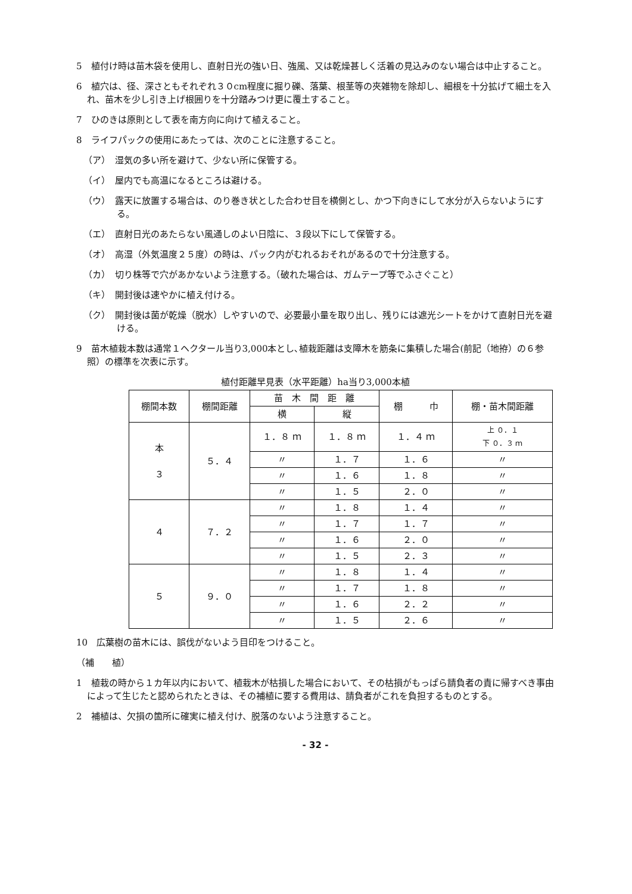5　植付け時は苗木袋を使用し、直射日光の強い日、強風、又は乾燥甚しく活着の見込みのない場合は中止すること。
6　植穴は、径、深さともそれぞれ３０cm程度に掘り礫、落葉、根茎等の夾雑物を除却し、細根を十分拡げて細土を入れ、苗木を少し引き上げ根囲りを十分踏みつけ更に覆土すること。
7　ひのきは原則として表を南方向に向けて植えること。
8　ライフパックの使用にあたっては、次のことに注意すること。
（ア）　湿気の多い所を避けて、少ない所に保管する。
（イ）　屋内でも高温になるところは避ける。
（ウ）　露天に放置する場合は、のり巻き状とした合わせ目を横側とし、かつ下向きにして水分が入らないようにする。
（エ）　直射日光のあたらない風通しのよい日陰に、３段以下にして保管する。
（オ）　高湿（外気温度２５度）の時は、パック内がむれるおそれがあるので十分注意する。
（カ）　切り株等で穴があかないよう注意する。（破れた場合は、ガムテープ等でふさぐこと）
（キ）　開封後は速やかに植え付ける。
（ク）　開封後は菌が乾燥（脱水）しやすいので、必要最小量を取り出し、残りには遮光シートをかけて直射日光を避ける。
9　苗木植栽本数は通常１ヘクタール当り3,000本とし､植栽距離は支障木を筋条に集積した場合(前記（地拵）の６参照）の標準を次表に示す。
植付距離早見表（水平距離）ha当り3,000本植
| 棚間本数 | 棚間距離 | 苗 木 間 距 離 | | 棚 巾 | 棚・苗木間距離 |
| --- | --- | --- | --- | --- | --- |
| | | 横 | 縦 | | |
| 本 ３ | ５．４ | １．８ ｍ | １．８ ｍ | １．４ ｍ | 上 ０．１ 下 ０．３ ｍ |
| | | 〃 | １．７ | １．６ | 〃 |
| | | 〃 | １．６ | １．８ | 〃 |
| | | 〃 | １．５ | ２．０ | 〃 |
| ４ | ７．２ | 〃 | １．８ | １．４ | 〃 |
| | | 〃 | １．７ | １．７ | 〃 |
| | | 〃 | １．６ | ２．０ | 〃 |
| | | 〃 | １．５ | ２．３ | 〃 |
| ５ | ９．０ | 〃 | １．８ | １．４ | 〃 |
| | | 〃 | １．７ | １．８ | 〃 |
| | | 〃 | １．６ | ２．２ | 〃 |
| | | 〃 | １．５ | ２．６ | 〃 |
10　広葉樹の苗木には、誤伐がないよう目印をつけること。
（補　　植）
1　植栽の時から１カ年以内において、植栽木が枯損した場合において、その枯損がもっぱら請負者の責に帰すべき事由によって生じたと認められたときは、その補植に要する費用は、請負者がこれを負担するものとする。
2　補植は、欠損の箇所に確実に植え付け、脱落のないよう注意すること。
- 32 -